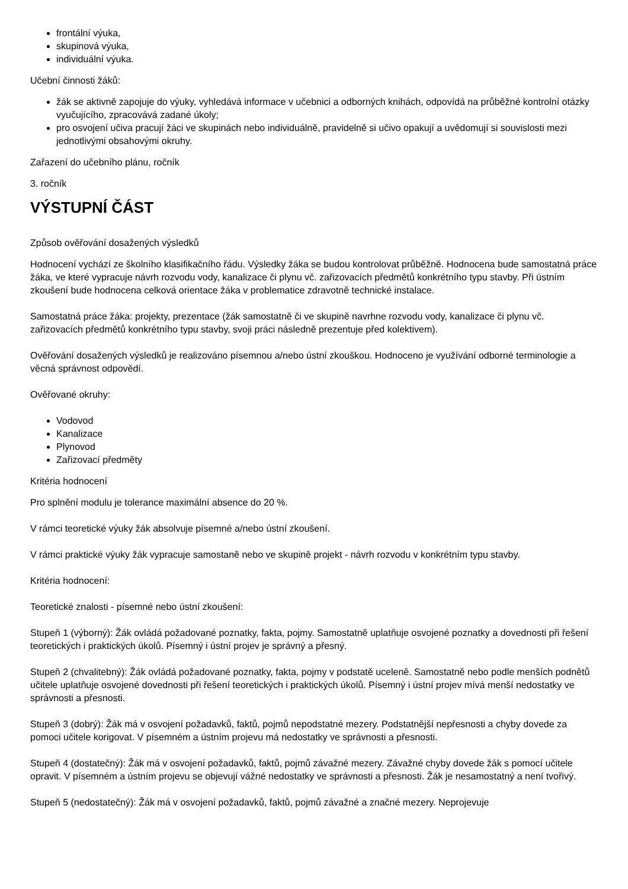frontální výuka,
skupinová výuka,
individuální výuka.
Učební činnosti žáků:
žák se aktivně zapojuje do výuky, vyhledává informace v učebnici a odborných knihách, odpovídá na průběžné kontrolní otázky vyučujícího, zpracovává zadané úkoly;
pro osvojení učiva pracují žáci ve skupinách nebo individuálně, pravidelně si učivo opakují a uvědomují si souvislosti mezi jednotlivými obsahovými okruhy.
Zařazení do učebního plánu, ročník
3. ročník
VÝSTUPNÍ ČÁST
Způsob ověřování dosažených výsledků
Hodnocení vychází ze školního klasifikačního řádu. Výsledky žáka se budou kontrolovat průběžně. Hodnocena bude samostatná práce žáka, ve které vypracuje návrh rozvodu vody, kanalizace či plynu vč. zařizovacích předmětů konkrétního typu stavby. Při ústním zkoušení bude hodnocena celková orientace žáka v problematice zdravotně technické instalace.
Samostatná práce žáka: projekty, prezentace (žák samostatně či ve skupině navrhne rozvodu vody, kanalizace či plynu vč. zařizovacích předmětů konkrétního typu stavby, svoji práci následně prezentuje před kolektivem).
Ověřování dosažených výsledků je realizováno písemnou a/nebo ústní zkouškou. Hodnoceno je využívání odborné terminologie a věcná správnost odpovědí.
Ověřované okruhy:
Vodovod
Kanalizace
Plynovod
Zařizovací předměty
Kritéria hodnocení
Pro splnění modulu je tolerance maximální absence do 20 %.
V rámci teoretické výuky žák absolvuje písemné a/nebo ústní zkoušení.
V rámci praktické výuky žák vypracuje samostaně nebo ve skupině projekt - návrh rozvodu v konkrétním typu stavby.
Kritéria hodnocení:
Teoretické znalosti - písemné nebo ústní zkoušení:
Stupeň 1 (výborný): Žák ovládá požadované poznatky, fakta, pojmy. Samostatně uplatňuje osvojené poznatky a dovednosti při řešení teoretických i praktických úkolů. Písemný i ústní projev je správný a přesný.
Stupeň 2 (chvalitebný): Žák ovládá požadované poznatky, fakta, pojmy v podstatě uceleně. Samostatně nebo podle menších podnětů učitele uplatňuje osvojené dovednosti při řešení teoretických i praktických úkolů. Písemný i ústní projev mívá menší nedostatky ve správnosti a přesnosti.
Stupeň 3 (dobrý): Žák má v osvojení požadavků, faktů, pojmů nepodstatné mezery. Podstatnější nepřesnosti a chyby dovede za pomoci učitele korigovat. V písemném a ústním projevu má nedostatky ve správnosti a přesnosti.
Stupeň 4 (dostatečný): Žák má v osvojení požadavků, faktů, pojmů závažné mezery. Závažné chyby dovede žák s pomocí učitele opravit. V písemném a ústním projevu se objevují vážné nedostatky ve správnosti a přesnosti. Žák je nesamostatný a není tvořivý.
Stupeň 5 (nedostatečný): Žák má v osvojení požadavků, faktů, pojmů závažné a značné mezery. Neprojevuje